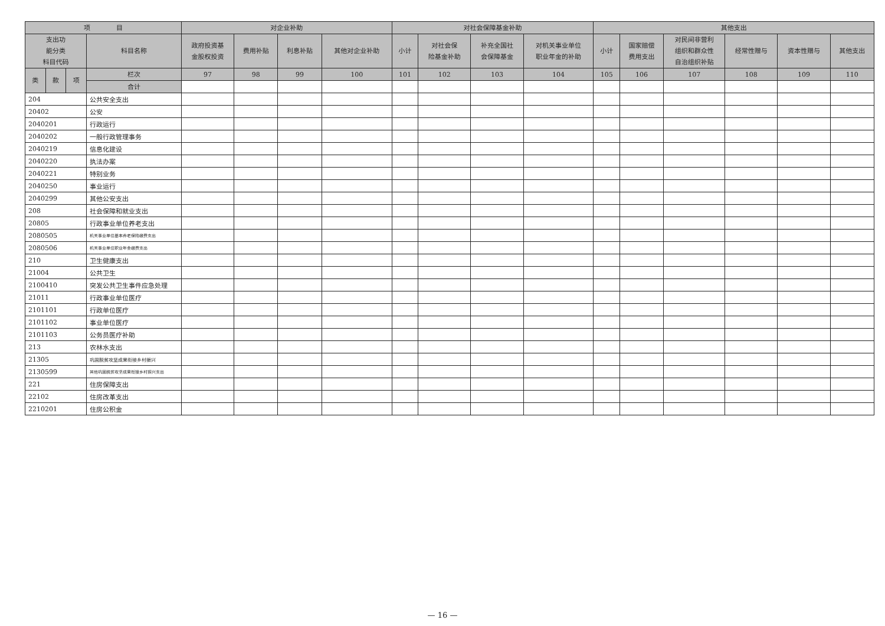| 项 目 | | | | 对企业补助 | | | | 对社会保障基金补助 | | | | 其他支出 | | | | | |
| --- | --- | --- | --- | --- | --- | --- | --- | --- | --- | --- | --- | --- | --- | --- | --- | --- | --- |
| 支出功 能分类 科目代码 | | | 科目名称 | 政府投资基 金股权投资 | 费用补贴 | 利息补贴 | 其他对企业补助 | 小计 | 对社会保 险基金补助 | 补充全国社 会保障基金 | 对机关事业单位 职业年金的补助 | 小计 | 国家赔偿 费用支出 | 对民间非营利 组织和群众性 自治组织补贴 | 经常性赠与 | 资本性赠与 | 其他支出 |
| 类 | 款 | 项 | 栏次 | 97 | 98 | 99 | 100 | 101 | 102 | 103 | 104 | 105 | 106 | 107 | 108 | 109 | 110 |
| | | | 合计 | | | | | | | | | | | | | | |
| 204 | | | 公共安全支出 | | | | | | | | | | | | | | |
| 20402 | | | 公安 | | | | | | | | | | | | | | |
| 2040201 | | | 行政运行 | | | | | | | | | | | | | | |
| 2040202 | | | 一般行政管理事务 | | | | | | | | | | | | | | |
| 2040219 | | | 信息化建设 | | | | | | | | | | | | | | |
| 2040220 | | | 执法办案 | | | | | | | | | | | | | | |
| 2040221 | | | 特别业务 | | | | | | | | | | | | | | |
| 2040250 | | | 事业运行 | | | | | | | | | | | | | | |
| 2040299 | | | 其他公安支出 | | | | | | | | | | | | | | |
| 208 | | | 社会保障和就业支出 | | | | | | | | | | | | | | |
| 20805 | | | 行政事业单位养老支出 | | | | | | | | | | | | | | |
| 2080505 | | | 机关事业单位基本养老保险缴费支出 | | | | | | | | | | | | | | |
| 2080506 | | | 机关事业单位职业年金缴费支出 | | | | | | | | | | | | | | |
| 210 | | | 卫生健康支出 | | | | | | | | | | | | | | |
| 21004 | | | 公共卫生 | | | | | | | | | | | | | | |
| 2100410 | | | 突发公共卫生事件应急处理 | | | | | | | | | | | | | | |
| 21011 | | | 行政事业单位医疗 | | | | | | | | | | | | | | |
| 2101101 | | | 行政单位医疗 | | | | | | | | | | | | | | |
| 2101102 | | | 事业单位医疗 | | | | | | | | | | | | | | |
| 2101103 | | | 公务员医疗补助 | | | | | | | | | | | | | | |
| 213 | | | 农林水支出 | | | | | | | | | | | | | | |
| 21305 | | | 巩固脱贫攻坚成果衔接乡村振兴 | | | | | | | | | | | | | | |
| 2130599 | | | 其他巩固脱贫攻坚成果衔接乡村振兴支出 | | | | | | | | | | | | | | |
| 221 | | | 住房保障支出 | | | | | | | | | | | | | | |
| 22102 | | | 住房改革支出 | | | | | | | | | | | | | | |
| 2210201 | | | 住房公积金 | | | | | | | | | | | | | | |
— 16 —